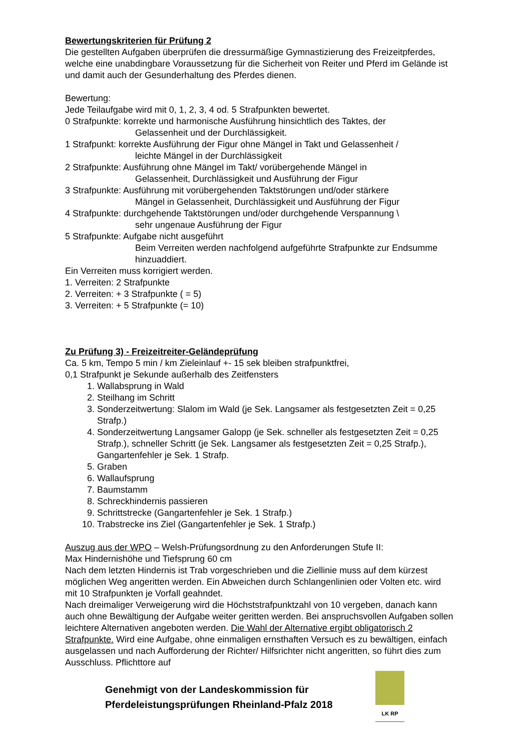Bewertungskriterien für Prüfung 2
Die gestellten Aufgaben überprüfen die dressurmäßige Gymnastizierung des Freizeitpferdes, welche eine unabdingbare Voraussetzung für die Sicherheit von Reiter und Pferd im Gelände ist und damit auch der Gesunderhaltung des Pferdes dienen.
Bewertung:
Jede Teilaufgabe wird mit 0, 1, 2, 3, 4 od. 5 Strafpunkten bewertet.
0 Strafpunkte: korrekte und harmonische Ausführung hinsichtlich des Taktes, der
Gelassenheit und der Durchlässigkeit.
1 Strafpunkt: korrekte Ausführung der Figur ohne Mängel in Takt und Gelassenheit /
leichte Mängel in der Durchlässigkeit
2 Strafpunkte: Ausführung ohne Mängel im Takt/ vorübergehende Mängel in
Gelassenheit, Durchlässigkeit und Ausführung der Figur
3 Strafpunkte: Ausführung mit vorübergehenden Taktstörungen und/oder stärkere
Mängel in Gelassenheit, Durchlässigkeit und Ausführung der Figur
4 Strafpunkte: durchgehende Taktstörungen und/oder durchgehende Verspannung \
sehr ungenaue Ausführung der Figur
5 Strafpunkte: Aufgabe nicht ausgeführt
Beim Verreiten werden nachfolgend aufgeführte Strafpunkte zur Endsumme hinzuaddiert.
Ein Verreiten muss korrigiert werden.
1. Verreiten: 2 Strafpunkte
2. Verreiten: + 3 Strafpunkte ( = 5)
3. Verreiten: + 5 Strafpunkte (= 10)
Zu Prüfung 3) - Freizeitreiter-Geländeprüfung
Ca. 5 km, Tempo 5 min / km Zieleinlauf +- 15 sek bleiben strafpunktfrei,
0,1 Strafpunkt je Sekunde außerhalb des Zeitfensters
1. Wallabsprung in Wald
2. Steilhang im Schritt
3. Sonderzeitwertung: Slalom im Wald (je Sek. Langsamer als festgesetzten Zeit = 0,25 Strafp.)
4. Sonderzeitwertung Langsamer Galopp (je Sek. schneller als festgesetzten Zeit = 0,25 Strafp.), schneller Schritt (je Sek. Langsamer als festgesetzten Zeit = 0,25 Strafp.), Gangartenfehler je Sek. 1 Strafp.
5. Graben
6. Wallaufsprung
7. Baumstamm
8. Schreckhindernis passieren
9. Schrittstrecke (Gangartenfehler je Sek. 1 Strafp.)
10. Trabstrecke ins Ziel (Gangartenfehler je Sek. 1 Strafp.)
Auszug aus der WPO – Welsh-Prüfungsordnung zu den Anforderungen Stufe II:
Max Hindernishöhe und Tiefsprung 60 cm
Nach dem letzten Hindernis ist Trab vorgeschrieben und die Ziellinie muss auf dem kürzest möglichen Weg angeritten werden. Ein Abweichen durch Schlangenlinien oder Volten etc. wird mit 10 Strafpunkten je Vorfall geahndet.
Nach dreimaliger Verweigerung wird die Höchststrafpunktzahl von 10 vergeben, danach kann auch ohne Bewältigung der Aufgabe weiter geritten werden. Bei anspruchsvollen Aufgaben sollen leichtere Alternativen angeboten werden. Die Wahl der Alternative ergibt obligatorisch 2 Strafpunkte. Wird eine Aufgabe, ohne einmaligen ernsthaften Versuch es zu bewältigen, einfach ausgelassen und nach Aufforderung der Richter/ Hilfsrichter nicht angeritten, so führt dies zum Ausschluss. Pflichttore auf
Genehmigt von der Landeskommission für
Pferdeleistungsprüfungen Rheinland-Pfalz 2018
LK RP